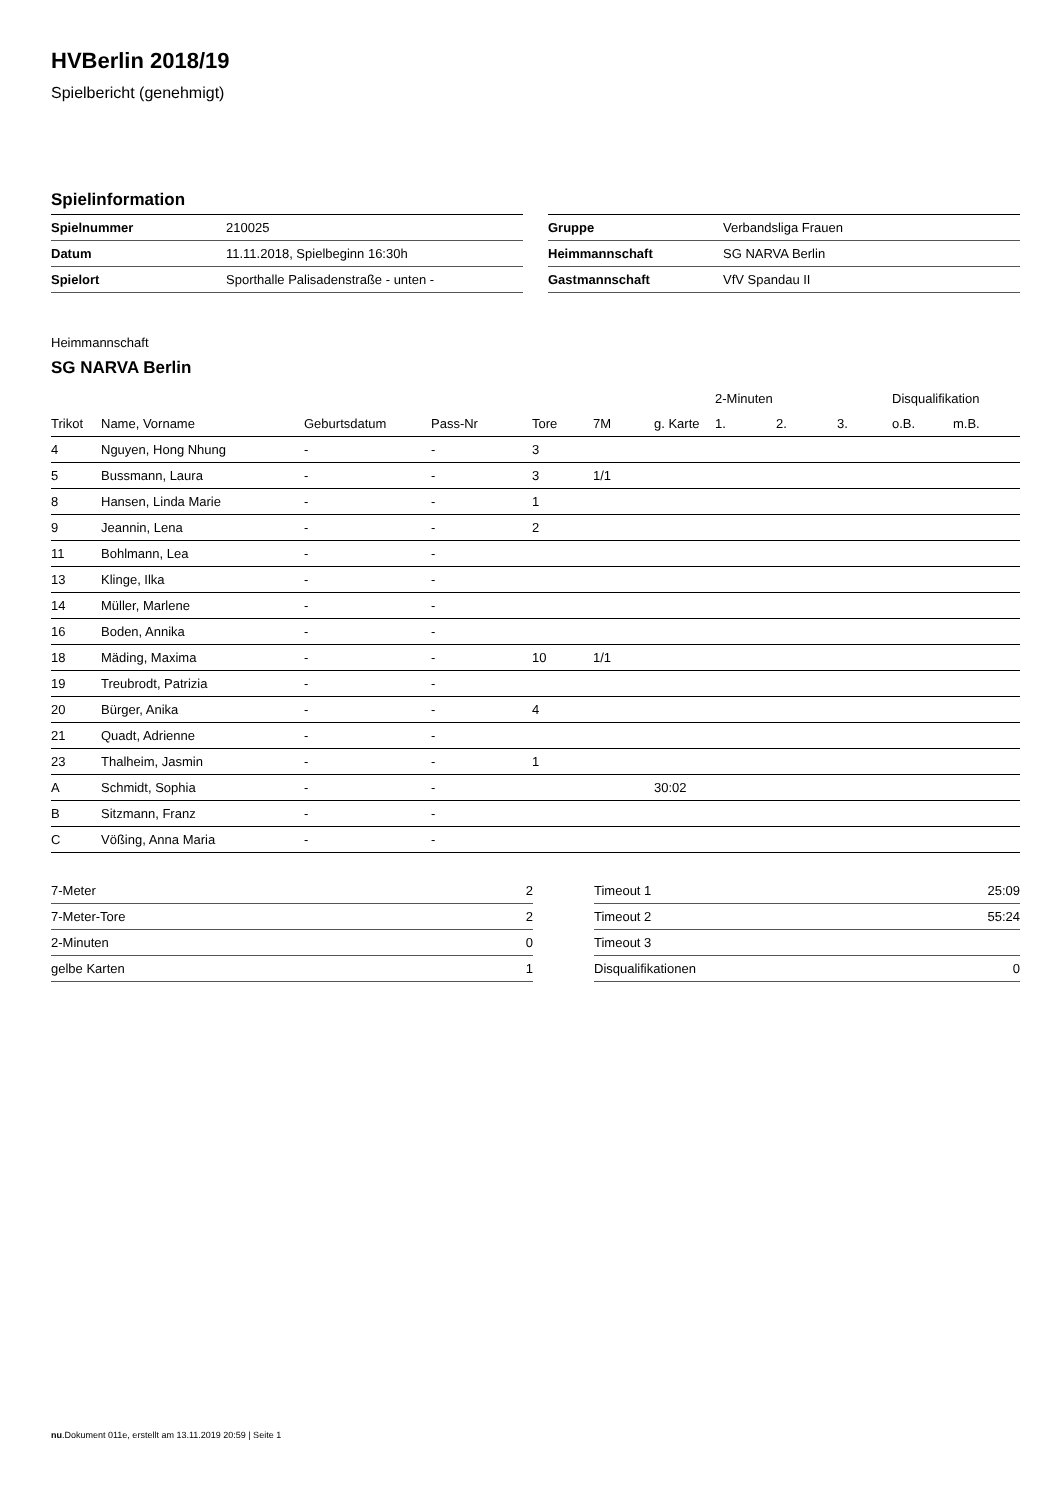HVBerlin 2018/19
Spielbericht (genehmigt)
Spielinformation
| Spielnummer | 210025 |
| Datum | 11.11.2018, Spielbeginn 16:30h |
| Spielort | Sporthalle Palisadenstraße - unten - |
| Gruppe | Verbandsliga Frauen |
| Heimmannschaft | SG NARVA Berlin |
| Gastmannschaft | VfV Spandau II |
Heimmannschaft
SG NARVA Berlin
| | | | | | | | 2-Minuten | | | Disqualifikation | |
| --- | --- | --- | --- | --- | --- | --- | --- | --- | --- | --- | --- |
| Trikot | Name, Vorname | Geburtsdatum | Pass-Nr | Tore | 7M | g. Karte | 1. | 2. | 3. | o.B. | m.B. |
| 4 | Nguyen, Hong Nhung | - | - | 3 | | | | | | | |
| 5 | Bussmann, Laura | - | - | 3 | 1/1 | | | | | | |
| 8 | Hansen, Linda Marie | - | - | 1 | | | | | | | |
| 9 | Jeannin, Lena | - | - | 2 | | | | | | | |
| 11 | Bohlmann, Lea | - | - | | | | | | | | |
| 13 | Klinge, Ilka | - | - | | | | | | | | |
| 14 | Müller, Marlene | - | - | | | | | | | | |
| 16 | Boden, Annika | - | - | | | | | | | | |
| 18 | Mäding, Maxima | - | - | 10 | 1/1 | | | | | | |
| 19 | Treubrodt, Patrizia | - | - | | | | | | | | |
| 20 | Bürger, Anika | - | - | 4 | | | | | | | |
| 21 | Quadt, Adrienne | - | - | | | | | | | | |
| 23 | Thalheim, Jasmin | - | - | 1 | | | | | | | |
| A | Schmidt, Sophia | - | - | | | 30:02 | | | | | |
| B | Sitzmann, Franz | - | - | | | | | | | | |
| C | Vößing, Anna Maria | - | - | | | | | | | | |
| 7-Meter | 2 |
| 7-Meter-Tore | 2 |
| 2-Minuten | 0 |
| gelbe Karten | 1 |
| Timeout 1 | 25:09 |
| Timeout 2 | 55:24 |
| Timeout 3 | |
| Disqualifikationen | 0 |
nu.Dokument 011e, erstellt am 13.11.2019 20:59 | Seite 1